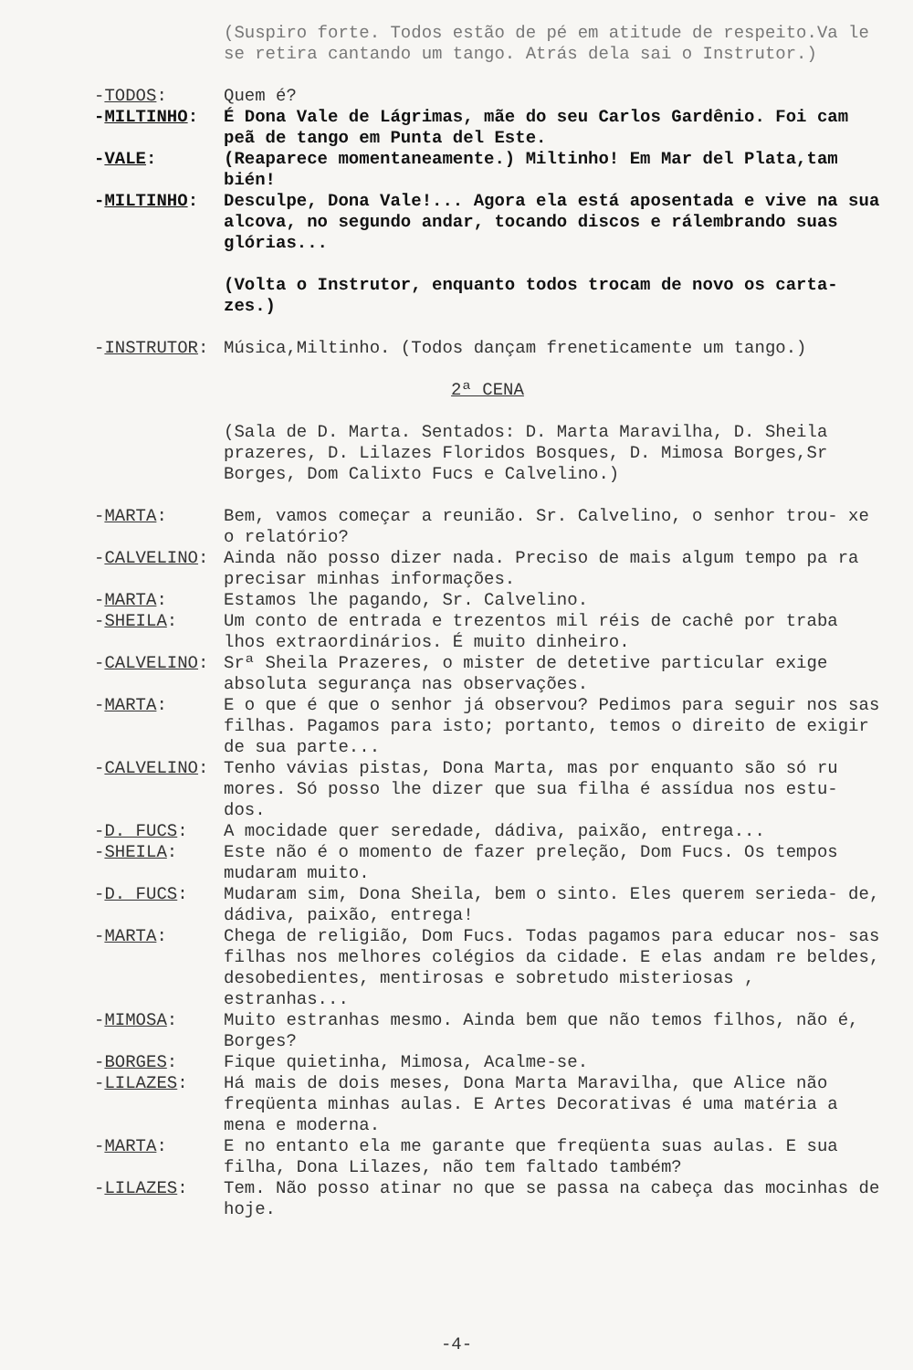(Suspiro forte. Todos estão de pé em atitude de respeito.Va le se retira cantando um tango. Atrás dela sai o Instrutor.)
-TODOS: Quem é?
-MILTINHO: É Dona Vale de Lágrimas, mãe do seu Carlos Gardênio. Foi cam peã de tango em Punta del Este.
-VALE: (Reaparece momentaneamente.) Miltinho! Em Mar del Plata,tam bién!
-MILTINHO: Desculpe, Dona Vale!... Agora ela está aposentada e vive na sua alcova, no segundo andar, tocando discos e rálembrando suas glórias...
(Volta o Instrutor, enquanto todos trocam de novo os carta- zes.)
-INSTRUTOR: Música,Miltinho. (Todos dançam freneticamente um tango.)
2ª CENA
(Sala de D. Marta. Sentados: D. Marta Maravilha, D. Sheila prazeres, D. Lilazes Floridos Bosques, D. Mimosa Borges,Sr Borges, Dom Calixto Fucs e Calvelino.)
-MARTA: Bem, vamos começar a reunião. Sr. Calvelino, o senhor trou- xe o relatório?
-CALVELINO: Ainda não posso dizer nada. Preciso de mais algum tempo pa ra precisar minhas informações.
-MARTA: Estamos lhe pagando, Sr. Calvelino.
-SHEILA: Um conto de entrada e trezentos mil réis de cachê por traba lhos extraordinários. É muito dinheiro.
-CALVELINO: Srª Sheila Prazeres, o mister de detetive particular exige absoluta segurança nas observações.
-MARTA: E o que é que o senhor já observou? Pedimos para seguir nos sas filhas. Pagamos para isto; portanto, temos o direito de exigir de sua parte...
-CALVELINO: Tenho vávias pistas, Dona Marta, mas por enquanto são só ru mores. Só posso lhe dizer que sua filha é assídua nos estu- dos.
-D. FUCS: A mocidade quer seredade, dádiva, paixão, entrega...
-SHEILA: Este não é o momento de fazer preleção, Dom Fucs. Os tempos mudaram muito.
-D. FUCS: Mudaram sim, Dona Sheila, bem o sinto. Eles querem serieda- de, dádiva, paixão, entrega!
-MARTA: Chega de religião, Dom Fucs. Todas pagamos para educar nos- sas filhas nos melhores colégios da cidade. E elas andam re beldes, desobedientes, mentirosas e sobretudo misteriosas , estranhas...
-MIMOSA: Muito estranhas mesmo. Ainda bem que não temos filhos, não é, Borges?
-BORGES: Fique quietinha, Mimosa, Acalme-se.
-LILAZES: Há mais de dois meses, Dona Marta Maravilha, que Alice não freqüenta minhas aulas. E Artes Decorativas é uma matéria a mena e moderna.
-MARTA: E no entanto ela me garante que freqüenta suas aulas. E sua filha, Dona Lilazes, não tem faltado também?
-LILAZES: Tem. Não posso atinar no que se passa na cabeça das mocinhas de hoje.
-4-